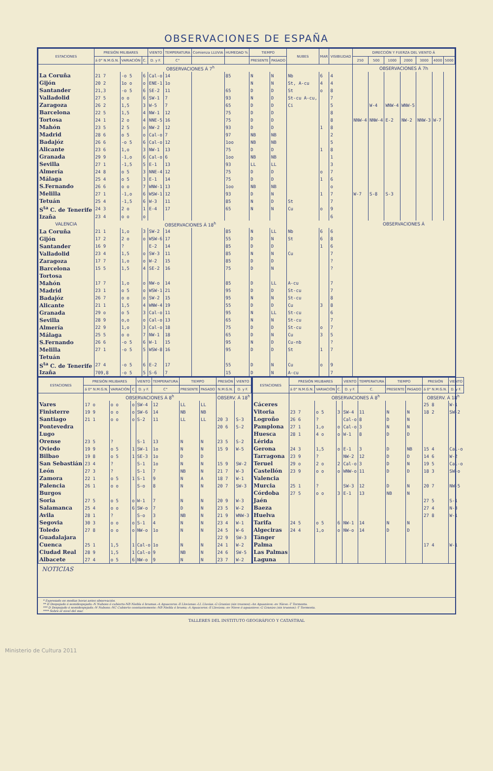OBSERVACIONES DE ESPAÑA
| ESTACIONES | PRESIÓN MILIBARES | | | VIENTO | TEMPERATURA | Comienza LLUVIA | HUMEDAD % | TIEMPO | | NUBES | MAR | VISIBILIDAD | DIRECCIÓN Y FUERZA DEL VIENTO Á | | | | | | |
| --- | --- | --- | --- | --- | --- | --- | --- | --- | --- | --- | --- | --- | --- | --- | --- | --- | --- | --- | --- |
| | á 0° N.M.G.N. | VARIACIÓN | C. | D. y F. | C° | | | PRESENTE | PASADO | | | | 250 | 500 | 1000 | 2000 | 3000 | 4000 | 5000 |
| | OBSERVACIONES Á 7<sup>h</sup> | | | | | | | | | | | | OBSERVACIONES Á 7h | | | | | | |
| La Coruña | 21 7 | -o 5 | 6 | Cal-o | 14 | | 85 | N | N | Nb | 6 | 4 | | | | | | | |
| Gijón | 20 2 | 1o o | o | ENE-1 | 1o | | | N | N | St, A-cu | 4 | 4 | | | | | | | |
| Santander | 21,3 | -o 5 | 6 | SE-2 | 11 | | 65 | D | D | St | o | 8 | | | | | | | |
| Valladolid | 27 5 | o o | 6 | SW-1 | 7 | | 93 | N | D | St-cu A-cu, | | 7 | | | | | | | |
| Zaragoza | 26 2 | 1,5 | 3 | W-5 | 7 | | 65 | D | D | Ci | | 5 | | W-4 | WNW-4 | WNW-5 | | | |
| Barcelona | 22 5 | 1,5 | 4 | NW-1 | 12 | | 75 | D | D | | | 8 | | | | | | | |
| Tortosa | 24 1 | 2 o | 4 | NNE-5 | 16 | | 75 | D | D | | | 8 | NNW-4 | NNW-4 | E-2 | NW-2 | NNW-3 | W-7 | |
| Mahón | 23 5 | 2 5 | o | NW-2 | 12 | | 93 | D | D | | 1 | 8 | | | | | | | |
| Madrid | 28 6 | o 5 | o | Cal-o | 7 | | 97 | NB | NB | | | 2 | | | | | | | |
| Badajóz | 26 6 | -o 5 | 6 | Cal-o | 12 | | 1oo | NB | NB | | | 5 | | | | | | | |
| Alicante | 23 6 | 1,o | 3 | NW-1 | 13 | | 75 | D | D | | 1 | 8 | | | | | | | |
| Granada | 29 9 | -1,o | 6 | Cal-o | 6 | | 1oo | NB | NB | | | 1 | | | | | | | |
| Sevilla | 27 1 | -1,5 | 5 | E-1 | 13 | | 93 | LL | LL | | | 3 | | | | | | | |
| Almería | 24 8 | o 5 | 3 | NNE-4 | 12 | | 75 | D | D | | o | 7 | | | | | | | |
| Málaga | 25 4 | o 5 | 3 | E-1 | 14 | | 75 | D | D | | 1 | 6 | | | | | | | |
| S.Fernando | 26 6 | o o | 7 | WNW-1 | 13 | | 1oo | NB | NB | | | o | | | | | | | |
| Melilla | 27 1 | -1,o | 6 | WSW-1 | 12 | | 93 | D | N | | 1 | 7 | W-7 | S-8 | S-3 | | | | |
| Tetuán | 25 4 | -1,5 | 6 | W-3 | 11 | | 85 | N | D | St | | 7 | | | | | | | |
| S<sup>ta</sup> C. de Tenerife | 24 3 | 2 o | 1 | E-4 | 17 | | 65 | N | N | Cu | o | 9 | | | | | | | |
| Izaña | 23 4 | o o | o | | | | | | | | | 6 | | | | | | | |
| VALENCIA | OBSERVACIONES Á 18<sup>h</sup> | | | | | | | | | | | | OBSERVACIONES Á | | | | | | |
| La Coruña | 21 1 | 1,o | 3 | SW-2 | 14 | | 85 | N | LL | Nb | 6 | 6 | | | | | | | |
| Gijón | 17 2 | 2 o | o | WSW-6 | 17 | | 55 | D | N | St | 6 | 8 | | | | | | | |
| Santander | 16 9 | ? | | E-2 | 14 | | 85 | D | D | | 1 | 6 | | | | | | | |
| Valladolid | 23 4 | 1,5 | o | SW-3 | 11 | | 85 | N | N | Cu | | 7 | | | | | | | |
| Zaragoza | 17 7 | 1,o | o | W-2 | 15 | | 85 | D | D | | | ? | | | | | | | |
| Barcelona | 15 5 | 1,5 | 4 | SE-2 | 16 | | 75 | D | N | | | ? | | | | | | | |
| Tortosa | | | | | | | | | | | | | | | | | | | |
| Mahón | 17 7 | 1,o | o | NW-o | 14 | | 85 | D | LL | A-cu | | 7 | | | | | | | |
| Madrid | 23 1 | o 5 | o | WSW-1 | 21 | | 95 | D | D | St-cu | | 7 | | | | | | | |
| Badajóz | 26 7 | o o | o | SW-2 | 15 | | 95 | N | N | St-cu | | 8 | | | | | | | |
| Alicante | 21 1 | 1,5 | 4 | WNW-4 | 19 | | 55 | D | D | Cu | 3 | 8 | | | | | | | |
| Granada | 29 o | o 5 | 3 | Cal-o | 11 | | 95 | N | LL | St-cu | | 6 | | | | | | | |
| Sevilla | 28 9 | o,o | o | Cal-o | 13 | | 65 | N | N | St-cu | | 7 | | | | | | | |
| Almería | 22 9 | 1,o | 3 | Cal-o | 18 | | 75 | D | D | St-cu | o | 7 | | | | | | | |
| Málaga | 25 5 | o o | 7 | NW-1 | 18 | | 65 | D | N | Cu | 3 | 5 | | | | | | | |
| S.Fernando | 26 6 | -o 5 | 6 | W-1 | 15 | | 95 | N | D | Cu-nb | | ? | | | | | | | |
| Melilla | 27 1 | -o 5 | 5 | WSW-8 | 16 | | 95 | D | D | St | 1 | 7 | | | | | | | |
| Tetuán | | | | | | | | | | | | | | | | | | | |
| S<sup>ta</sup> C. de Tenerife | 27 4 | -o 5 | 6 | E-2 | 17 | | 55 | D | N | Cu | o | 9 | | | | | | | |
| Izaña | 709,8 | -o 5 | 5 | S-6 | 7 | | 15 | D | N | A-cu | | 7 | | | | | | | |
| ESTACIONES | PRESIÓN MILIBARES | | | VIENTO | TEMPERATURA | TIEMPO | | PRESIÓN | VIENTO |
| --- | --- | --- | --- | --- | --- | --- | --- | --- | --- |
| | á 0° N.M.G.N. | VARIACIÓN | C | D. y F. | C° | PRESENTE | PASADO | N.M.G.N. | D. y F. |
| | OBSERVACIONES Á 8<sup>h</sup> | | | | | | | OBSERV. Á 18<sup>h</sup> | |
| Vares | 17 o | o o | o | SW-4 | 12 | LL | LL | | |
| Finisterre | 19 9 | o o | o | SW-6 | 14 | NB | NB | | |
| Santiago | 21 1 | o o | o | S-2 | 11 | LL | LL | 20 3 | S-3 |
| Pontevedra | | | | | | | | 20 6 | S-2 |
| Lugo | | | | | | | | | |
| Orense | 23 5 | ? | | S-1 | 13 | N | N | 23 5 | S-2 |
| Oviedo | 19 9 | o 5 | 1 | SW-1 | 1o | N | N | 15 9 | W-5 |
| Bilbao | 19 8 | o 5 | 1 | SE-3 | 1o | D | D | | |
| San Sebastián | 23 4 | ? | | S-1 | 1o | N | N | 15 9 | SW-2 |
| León | 27 3 | ? | | S-1 | 7 | NB | N | 21 7 | W-3 |
| Zamora | 22 1 | o 5 | 1 | S-1 | 9 | N | A | 18 7 | W-1 |
| Palencia | 26 1 | o o | | S-o | 8 | N | N | 20 7 | SW-3 |
| Burgos | | | | | | | | | |
| Soria | 27 5 | o 5 | o | W-1 | 7 | N | N | 20 9 | W-3 |
| Salamanca | 25 4 | o o | 6 | SW-o | 7 | D | N | 23 5 | W-2 |
| Avila | 28 1 | ? | | S-o | 3 | NB | N | 21 9 | WNW-3 |
| Segovia | 30 3 | o o | o | S-1 | 4 | N | N | 23 4 | W-1 |
| Toledo | 27 8 | o o | o | NW-o | 1o | N | N | 24 5 | W-6 |
| Guadalajara | | | | | | | | 22 9 | SW-3 |
| Cuenca | 25 1 | 1,5 | 1 | Cal-o | 1o | N | N | 24 1 | W-2 |
| Ciudad Real | 28 9 | 1,5 | 1 | Cal-o | 9 | NB | N | 24 6 | SW-5 |
| Albacete | 27 4 | o 5 | 6 | NW-o | 9 | N | N | 23 7 | W-2 |
| ESTACIONES | PRESIÓN MILIBARES | | | VIENTO | TEMPERATURA | TIEMPO | | PRESIÓN | VIENTO |
| --- | --- | --- | --- | --- | --- | --- | --- | --- | --- |
| | á 0° N.M.G.N. | VARIACIÓN | C. | D. y F. | C. | PRESENTE | PASADO | á 0° N.M.G.N. | D. y F. |
| | OBSERVACIONES Á 8<sup>h</sup> | | | | | | | OBSERV. Á 18<sup>h</sup> | |
| Cáceres | | | | | | | | 25 8 | W-1 |
| Vitoria | 23 7 | o 5 | 3 | SW-4 | 11 | N | N | 18 2 | SW-2 |
| Logroño | 26 6 | ? | | Cal-o | 8 | D | N | | |
| Pamplona | 27 1 | 1,o | o | Cal-o | 3 | N | N | | |
| Huesca | 28 1 | 4 o | o | W-1 | 8 | D | D | | |
| Lérida | | | | | | | | | |
| Gerona | 24 3 | 1,5 | o | E-1 | 3 | D | NB | 15 4 | Cal-o |
| Tarragona | 23 9 | ? | | NW-2 | 12 | D | D | 14 6 | W-2 |
| Teruel | 29 o | 2 o | 2 | Cal-o | 3 | D | N | 19 5 | Cal-o |
| Castellón | 23 9 | o o | o | WNW-o | 11 | D | D | 18 3 | SW-o |
| Valencia | | | | | | | | | |
| Murcia | 25 1 | ? | | SW-3 | 12 | D | N | 20 7 | NW-5 |
| Córdoba | 27 5 | o o | 3 | E-1 | 13 | NB | N | | |
| Jaén | | | | | | | | 27 5 | S-1 |
| Baeza | | | | | | | | 27 4 | N-3 |
| Huelva | | | | | | | | 27 8 | W-1 |
| Tarifa | 24 5 | o 5 | 6 | NW-1 | 14 | N | N | | |
| Algeciras | 24 4 | 1,o | o | NW-o | 14 | D | D | | |
| Tánger | | | | | | | | | |
| Palma | | | | | | | | 17 4 | W-1 |
| Las Palmas | | | | | | | | | |
| Laguna | | | | | | | | | |
NOTICIAS
* Expresado en medias horas antes observación.
** D Despejado ó semidespejado.-N Nuboso ó cubierto-NB Niebla ó brumas.-A Aguaceros.-ll Lloviznas.-LL Lluvias.-G Granizo (sin truenos).-An Aguanieve.-nv Nieve.-T Tormenta.
*** D Despejado ó semidespejado.-N Nuboso.-NC Cubierto constantemente.-NB Niebla ó bruma.-A Aguaceros.-ll Llovizna.-nv Nieve ó aguanieve.-G Granizo (sin truenos).-T Tormenta.
**** Sobre el nivel del mar.
TALLERES DEL INSTITUTO GEOGRÁFICO Y CATASTRAL
Ministerio de Cultura 2011